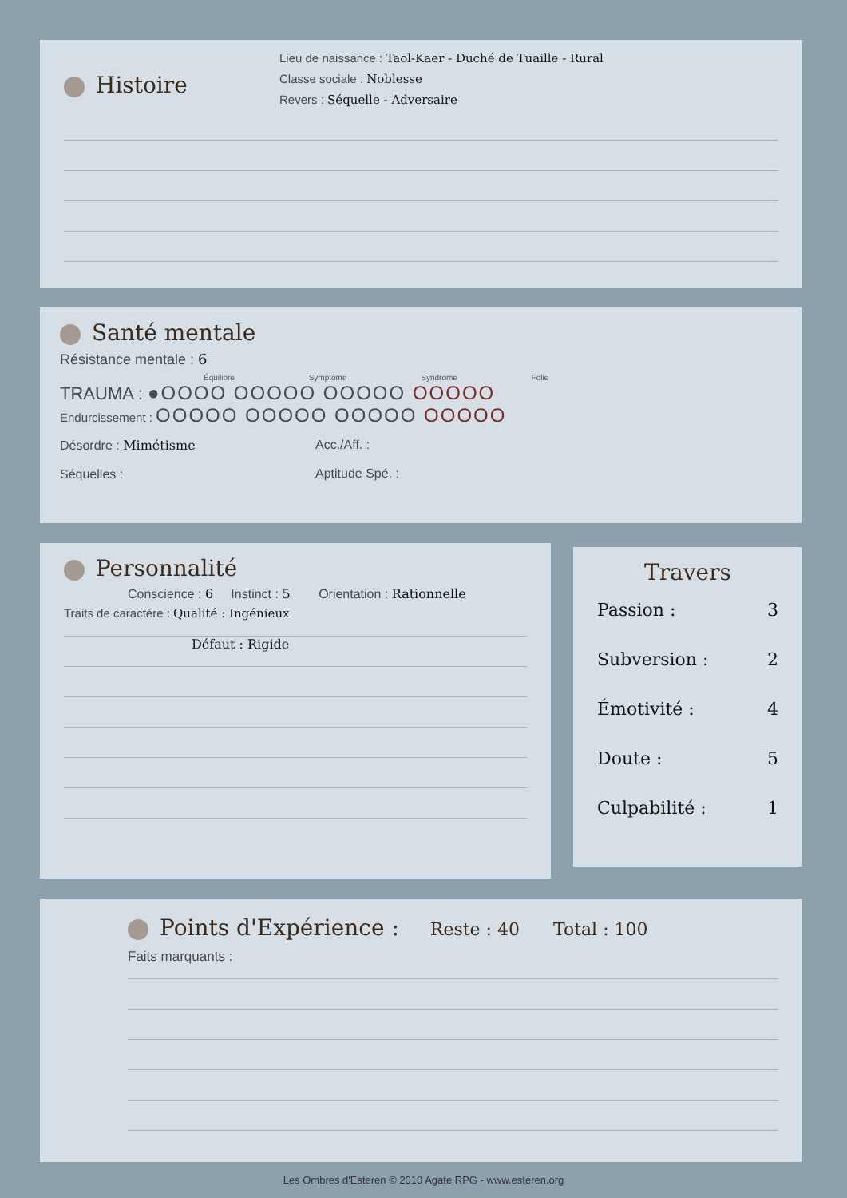Histoire
Lieu de naissance : Taol-Kaer - Duché de Tuaille - Rural
Classe sociale : Noblesse
Revers : Séquelle - Adversaire
Santé mentale
Résistance mentale : 6
Équilibre Symptôme Syndrome Folie
TRAUMA : ●OOOO OOOOO OOOOO OOOOO
Endurcissement : OOOOO OOOOO OOOOO OOOOO
Désordre : Mimétisme
Séquelles :
Acc./Aff. :
Aptitude Spé. :
Personnalité
Conscience : 6 Instinct : 5 Orientation : Rationnelle
Traits de caractère : Qualité : Ingénieux
Défaut : Rigide
Travers
Passion : 3
Subversion : 2
Émotivité : 4
Doute : 5
Culpabilité : 1
Points d'Expérience : Reste : 40 Total : 100
Faits marquants :
Les Ombres d'Esteren © 2010 Agate RPG - www.esteren.org